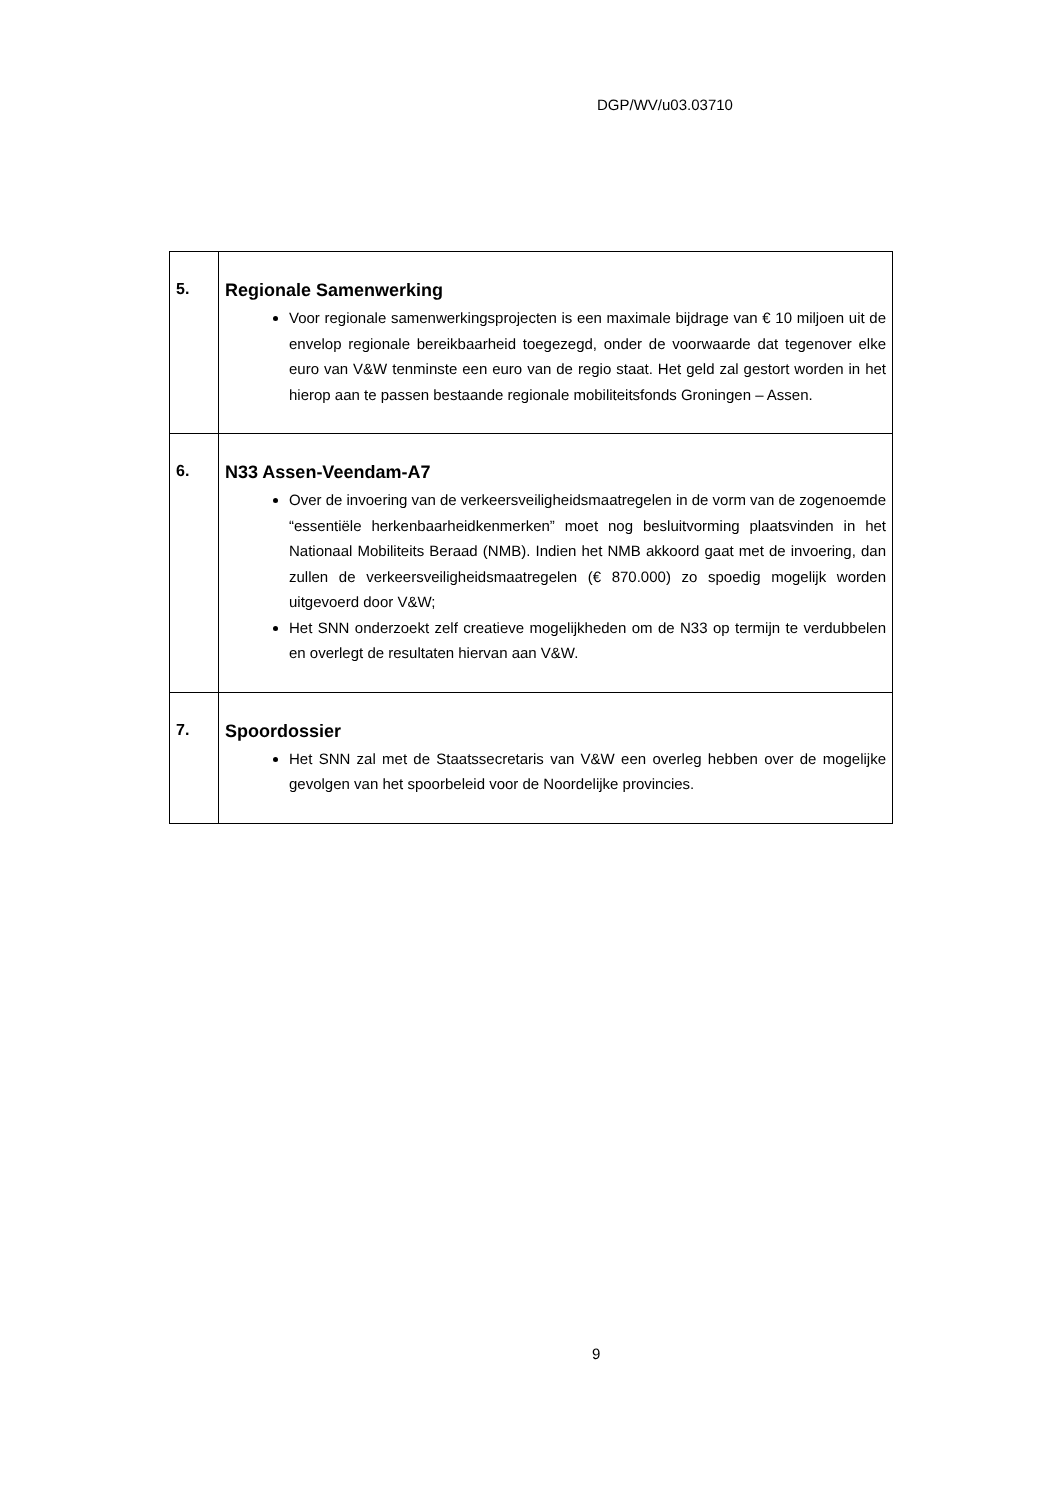DGP/WV/u03.03710
| 5. | Regionale Samenwerking Voor regionale samenwerkingsprojecten is een maximale bijdrage van € 10 miljoen uit de envelop regionale bereikbaarheid toegezegd, onder de voorwaarde dat tegenover elke euro van V&W tenminste een euro van de regio staat. Het geld zal gestort worden in het hierop aan te passen bestaande regionale mobiliteitsfonds Groningen – Assen. |
| 6. | N33 Assen-Veendam-A7 Over de invoering van de verkeersveiligheidsmaatregelen in de vorm van de zogenoemde “essentiële herkenbaarheidkenmerken” moet nog besluitvorming plaatsvinden in het Nationaal Mobiliteits Beraad (NMB). Indien het NMB akkoord gaat met de invoering, dan zullen de verkeersveiligheidsmaatregelen (€ 870.000) zo spoedig mogelijk worden uitgevoerd door V&W; Het SNN onderzoekt zelf creatieve mogelijkheden om de N33 op termijn te verdubbelen en overlegt de resultaten hiervan aan V&W. |
| 7. | Spoordossier Het SNN zal met de Staatssecretaris van V&W een overleg hebben over de mogelijke gevolgen van het spoorbeleid voor de Noordelijke provincies. |
9